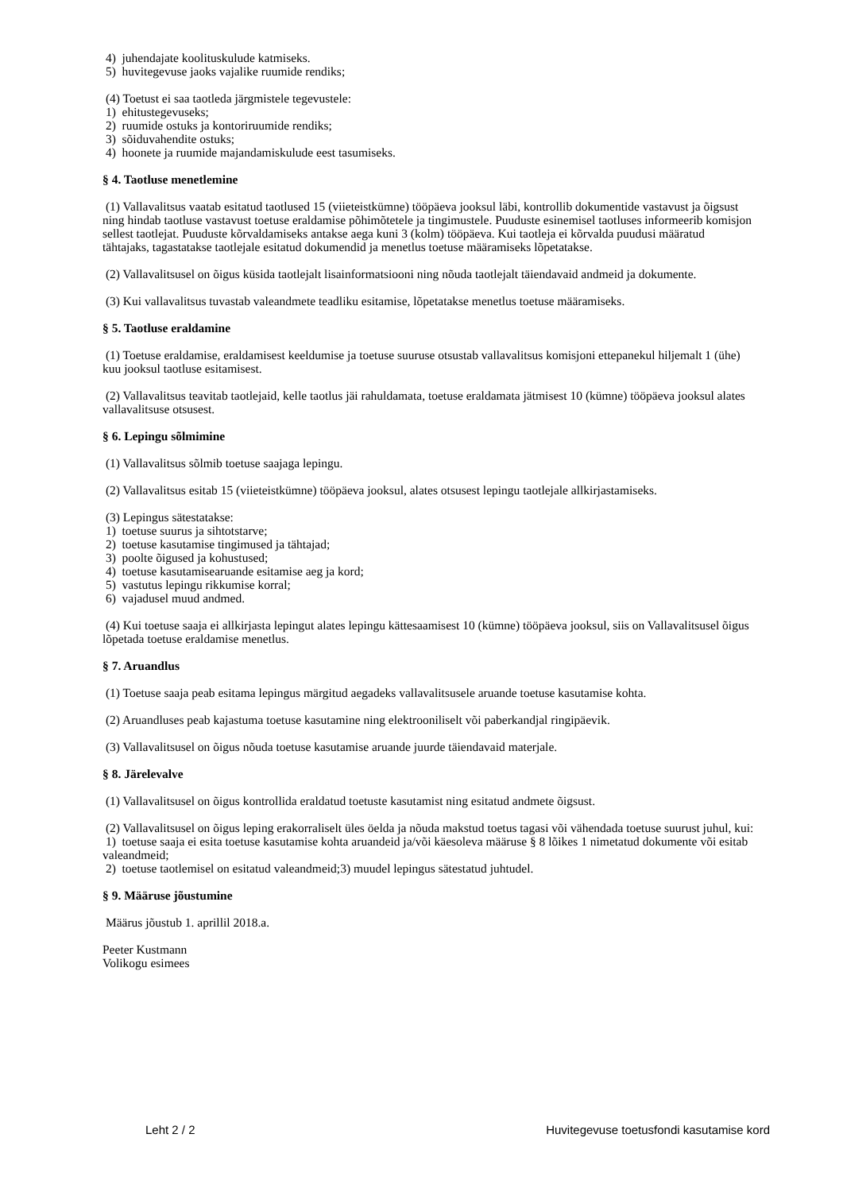4) juhendajate koolituskulude katmiseks.
5) huvitegevuse jaoks vajalike ruumide rendiks;
(4) Toetust ei saa taotleda järgmistele tegevustele:
1) ehitustegevuseks;
2) ruumide ostuks ja kontoriruumide rendiks;
3) sõiduvahendite ostuks;
4) hoonete ja ruumide majandamiskulude eest tasumiseks.
§ 4. Taotluse menetlemine
(1) Vallavalitsus vaatab esitatud taotlused 15 (viieteistkümne) tööpäeva jooksul läbi, kontrollib dokumentide vastavust ja õigsust ning hindab taotluse vastavust toetuse eraldamise põhimõtetele ja tingimustele. Puuduste esinemisel taotluses informeerib komisjon sellest taotlejat. Puuduste kõrvaldamiseks antakse aega kuni 3 (kolm) tööpäeva. Kui taotleja ei kõrvalda puudusi määratud tähtajaks, tagastatakse taotlejale esitatud dokumendid ja menetlus toetuse määramiseks lõpetatakse.
(2) Vallavalitsusel on õigus küsida taotlejalt lisainformatsiooni ning nõuda taotlejalt täiendavaid andmeid ja dokumente.
(3) Kui vallavalitsus tuvastab valeandmete teadliku esitamise, lõpetatakse menetlus toetuse määramiseks.
§ 5. Taotluse eraldamine
(1) Toetuse eraldamise, eraldamisest keeldumise ja toetuse suuruse otsustab vallavalitsus komisjoni ettepanekul hiljemalt 1 (ühe) kuu jooksul taotluse esitamisest.
(2) Vallavalitsus teavitab taotlejaid, kelle taotlus jäi rahuldamata, toetuse eraldamata jätmisest 10 (kümne) tööpäeva jooksul alates vallavalitsuse otsusest.
§ 6. Lepingu sõlmimine
(1) Vallavalitsus sõlmib toetuse saajaga lepingu.
(2) Vallavalitsus esitab 15 (viieteistkümne) tööpäeva jooksul, alates otsusest lepingu taotlejale allkirjastamiseks.
(3) Lepingus sätestatakse:
1) toetuse suurus ja sihtotstarve;
2) toetuse kasutamise tingimused ja tähtajad;
3) poolte õigused ja kohustused;
4) toetuse kasutamisearuande esitamise aeg ja kord;
5) vastutus lepingu rikkumise korral;
6) vajadusel muud andmed.
(4) Kui toetuse saaja ei allkirjasta lepingut alates lepingu kättesaamisest 10 (kümne) tööpäeva jooksul, siis on Vallavalitsusel õigus lõpetada toetuse eraldamise menetlus.
§ 7. Aruandlus
(1) Toetuse saaja peab esitama lepingus märgitud aegadeks vallavalitsusele aruande toetuse kasutamise kohta.
(2) Aruandluses peab kajastuma toetuse kasutamine ning elektrooniliselt või paberkandjal ringipäevik.
(3) Vallavalitsusel on õigus nõuda toetuse kasutamise aruande juurde täiendavaid materjale.
§ 8. Järelevalve
(1) Vallavalitsusel on õigus kontrollida eraldatud toetuste kasutamist ning esitatud andmete õigsust.
(2) Vallavalitsusel on õigus leping erakorraliselt üles öelda ja nõuda makstud toetus tagasi või vähendada toetuse suurust juhul, kui:
1) toetuse saaja ei esita toetuse kasutamise kohta aruandeid ja/või käesoleva määruse § 8 lõikes 1 nimetatud dokumente või esitab valeandmeid;
2) toetuse taotlemisel on esitatud valeandmeid;3) muudel lepingus sätestatud juhtudel.
§ 9. Määruse jõustumine
Määrus jõustub 1. aprillil 2018.a.
Peeter Kustmann
Volikogu esimees
Leht 2 / 2 Huvitegevuse toetusfondi kasutamise kord